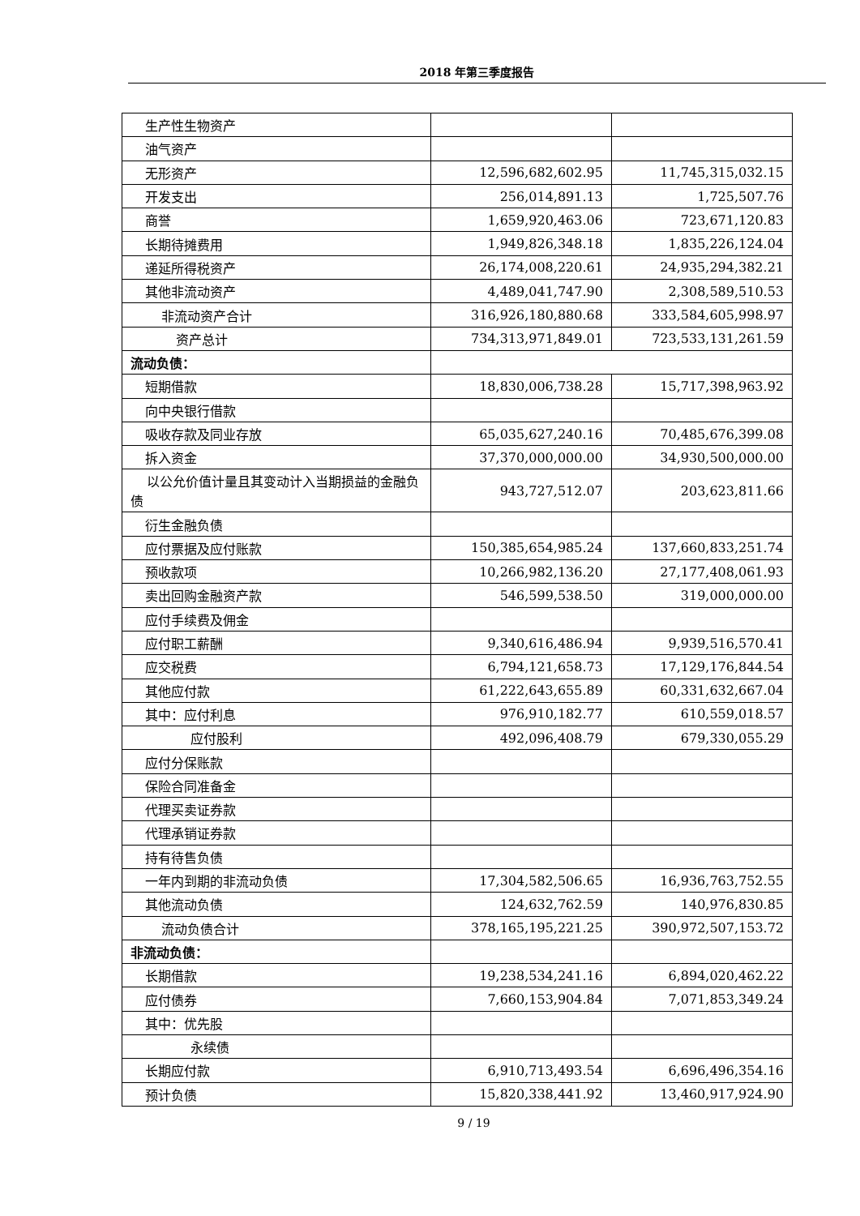2018 年第三季度报告
| 生产性生物资产 | | |
| 油气资产 | | |
| 无形资产 | 12,596,682,602.95 | 11,745,315,032.15 |
| 开发支出 | 256,014,891.13 | 1,725,507.76 |
| 商誉 | 1,659,920,463.06 | 723,671,120.83 |
| 长期待摊费用 | 1,949,826,348.18 | 1,835,226,124.04 |
| 递延所得税资产 | 26,174,008,220.61 | 24,935,294,382.21 |
| 其他非流动资产 | 4,489,041,747.90 | 2,308,589,510.53 |
| 非流动资产合计 | 316,926,180,880.68 | 333,584,605,998.97 |
| 资产总计 | 734,313,971,849.01 | 723,533,131,261.59 |
| 流动负债： | | |
| 短期借款 | 18,830,006,738.28 | 15,717,398,963.92 |
| 向中央银行借款 | | |
| 吸收存款及同业存放 | 65,035,627,240.16 | 70,485,676,399.08 |
| 拆入资金 | 37,370,000,000.00 | 34,930,500,000.00 |
| 以公允价值计量且其变动计入当期损益的金融负债 | 943,727,512.07 | 203,623,811.66 |
| 衍生金融负债 | | |
| 应付票据及应付账款 | 150,385,654,985.24 | 137,660,833,251.74 |
| 预收款项 | 10,266,982,136.20 | 27,177,408,061.93 |
| 卖出回购金融资产款 | 546,599,538.50 | 319,000,000.00 |
| 应付手续费及佣金 | | |
| 应付职工薪酬 | 9,340,616,486.94 | 9,939,516,570.41 |
| 应交税费 | 6,794,121,658.73 | 17,129,176,844.54 |
| 其他应付款 | 61,222,643,655.89 | 60,331,632,667.04 |
| 其中：应付利息 | 976,910,182.77 | 610,559,018.57 |
| 应付股利 | 492,096,408.79 | 679,330,055.29 |
| 应付分保账款 | | |
| 保险合同准备金 | | |
| 代理买卖证券款 | | |
| 代理承销证券款 | | |
| 持有待售负债 | | |
| 一年内到期的非流动负债 | 17,304,582,506.65 | 16,936,763,752.55 |
| 其他流动负债 | 124,632,762.59 | 140,976,830.85 |
| 流动负债合计 | 378,165,195,221.25 | 390,972,507,153.72 |
| 非流动负债： | | |
| 长期借款 | 19,238,534,241.16 | 6,894,020,462.22 |
| 应付债券 | 7,660,153,904.84 | 7,071,853,349.24 |
| 其中：优先股 | | |
| 永续债 | | |
| 长期应付款 | 6,910,713,493.54 | 6,696,496,354.16 |
| 预计负债 | 15,820,338,441.92 | 13,460,917,924.90 |
9 / 19